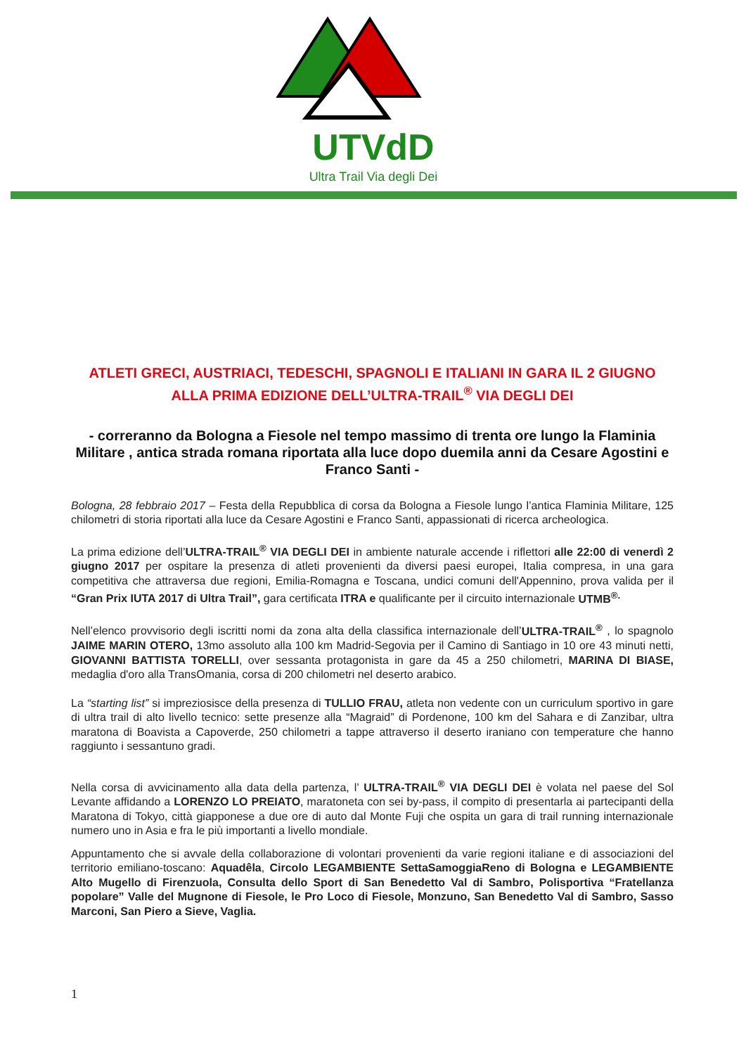UTVdD
Ultra Trail Via degli Dei
ATLETI GRECI, AUSTRIACI, TEDESCHI, SPAGNOLI E ITALIANI IN GARA IL 2 GIUGNO ALLA PRIMA EDIZIONE DELL’ULTRA-TRAIL<sup>®</sup> VIA DEGLI DEI
- correranno da Bologna a Fiesole nel tempo massimo di trenta ore lungo la Flaminia Militare , antica strada romana riportata alla luce dopo duemila anni da Cesare Agostini e Franco Santi -
Bologna, 28 febbraio 2017 – Festa della Repubblica di corsa da Bologna a Fiesole lungo l’antica Flaminia Militare, 125 chilometri di storia riportati alla luce da Cesare Agostini e Franco Santi, appassionati di ricerca archeologica.
La prima edizione dell’ULTRA-TRAIL<sup>®</sup> VIA DEGLI DEI in ambiente naturale accende i riflettori alle 22:00 di venerdì 2 giugno 2017 per ospitare la presenza di atleti provenienti da diversi paesi europei, Italia compresa, in una gara competitiva che attraversa due regioni, Emilia-Romagna e Toscana, undici comuni dell'Appennino, prova valida per il “Gran Prix IUTA 2017 di Ultra Trail”, gara certificata ITRA e qualificante per il circuito internazionale UTMB<sup>®.</sup>
Nell’elenco provvisorio degli iscritti nomi da zona alta della classifica internazionale dell’ULTRA-TRAIL<sup>®</sup> , lo spagnolo JAIME MARIN OTERO, 13mo assoluto alla 100 km Madrid-Segovia per il Camino di Santiago in 10 ore 43 minuti netti, GIOVANNI BATTISTA TORELLI, over sessanta protagonista in gare da 45 a 250 chilometri, MARINA DI BIASE, medaglia d'oro alla TransOmania, corsa di 200 chilometri nel deserto arabico.
La “starting list” si impreziosisce della presenza di TULLIO FRAU, atleta non vedente con un curriculum sportivo in gare di ultra trail di alto livello tecnico: sette presenze alla “Magraid” di Pordenone, 100 km del Sahara e di Zanzibar, ultra maratona di Boavista a Capoverde, 250 chilometri a tappe attraverso il deserto iraniano con temperature che hanno raggiunto i sessantuno gradi.
Nella corsa di avvicinamento alla data della partenza, l’ ULTRA-TRAIL<sup>®</sup> VIA DEGLI DEI è volata nel paese del Sol Levante affidando a LORENZO LO PREIATO, maratoneta con sei by-pass, il compito di presentarla ai partecipanti della Maratona di Tokyo, città giapponese a due ore di auto dal Monte Fuji che ospita un gara di trail running internazionale numero uno in Asia e fra le più importanti a livello mondiale.
Appuntamento che si avvale della collaborazione di volontari provenienti da varie regioni italiane e di associazioni del territorio emiliano-toscano: Aquadêla, Circolo LEGAMBIENTE SettaSamoggiaReno di Bologna e LEGAMBIENTE Alto Mugello di Firenzuola, Consulta dello Sport di San Benedetto Val di Sambro, Polisportiva “Fratellanza popolare” Valle del Mugnone di Fiesole, le Pro Loco di Fiesole, Monzuno, San Benedetto Val di Sambro, Sasso Marconi, San Piero a Sieve, Vaglia.
1